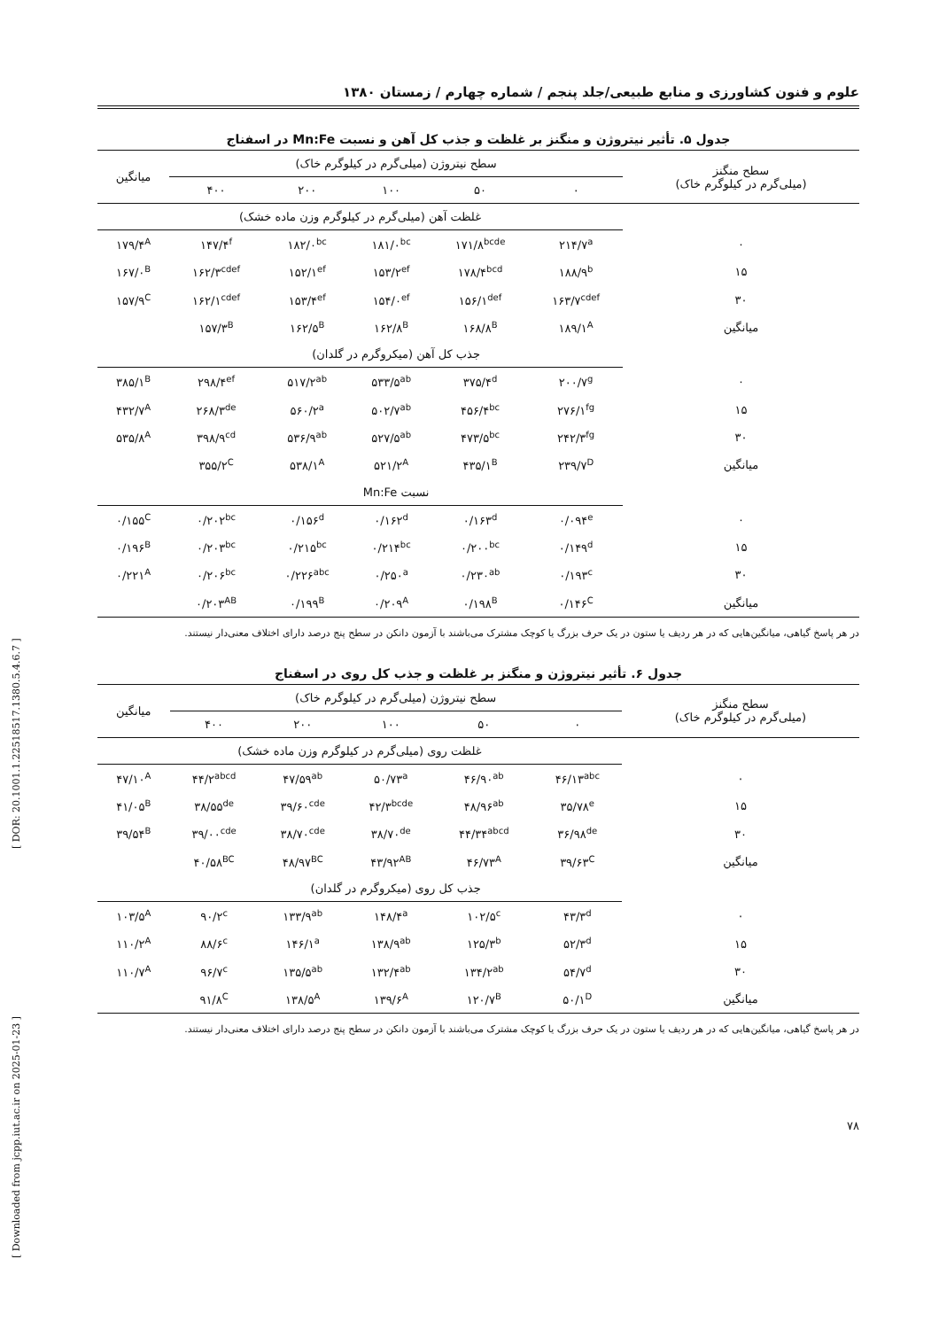علوم و فنون کشاورزی و منابع طبیعی/جلد پنجم / شماره چهارم / زمستان ۱۳۸۰
جدول ۵. تأثیر نیتروژن و منگنز بر غلظت و جذب کل آهن و نسبت Mn:Fe در اسفناج
| سطح منگنز (میلی‌گرم در کیلوگرم خاک) | سطح نیتروژن (میلی‌گرم در کیلوگرم خاک) | | | | | میانگین |
| --- | --- | --- | --- | --- | --- | --- |
| | ۰ | ۵۰ | ۱۰۰ | ۲۰۰ | ۴۰۰ | |
| | غلظت آهن (میلی‌گرم در کیلوگرم وزن ماده خشک) | | | | | |
| ۰ | ۲۱۴/۷<sup>a</sup> | ۱۷۱/۸<sup>bcde</sup> | ۱۸۱/۰<sup>bc</sup> | ۱۸۲/۰<sup>bc</sup> | ۱۴۷/۴<sup>f</sup> | ۱۷۹/۴<sup>A</sup> |
| ۱۵ | ۱۸۸/۹<sup>b</sup> | ۱۷۸/۴<sup>bcd</sup> | ۱۵۳/۲<sup>ef</sup> | ۱۵۲/۱<sup>ef</sup> | ۱۶۲/۳<sup>cdef</sup> | ۱۶۷/۰<sup>B</sup> |
| ۳۰ | ۱۶۳/۷<sup>cdef</sup> | ۱۵۶/۱<sup>def</sup> | ۱۵۴/۰<sup>ef</sup> | ۱۵۳/۴<sup>ef</sup> | ۱۶۲/۱<sup>cdef</sup> | ۱۵۷/۹<sup>C</sup> |
| میانگین | ۱۸۹/۱<sup>A</sup> | ۱۶۸/۸<sup>B</sup> | ۱۶۲/۸<sup>B</sup> | ۱۶۲/۵<sup>B</sup> | ۱۵۷/۳<sup>B</sup> | |
| | جذب کل آهن (میکروگرم در گلدان) | | | | | |
| ۰ | ۲۰۰/۷<sup>g</sup> | ۳۷۵/۴<sup>d</sup> | ۵۳۳/۵<sup>ab</sup> | ۵۱۷/۲<sup>ab</sup> | ۲۹۸/۴<sup>ef</sup> | ۳۸۵/۱<sup>B</sup> |
| ۱۵ | ۲۷۶/۱<sup>fg</sup> | ۴۵۶/۴<sup>bc</sup> | ۵۰۲/۷<sup>ab</sup> | ۵۶۰/۲<sup>a</sup> | ۲۶۸/۳<sup>de</sup> | ۴۳۲/۷<sup>A</sup> |
| ۳۰ | ۲۴۲/۳<sup>fg</sup> | ۴۷۳/۵<sup>bc</sup> | ۵۲۷/۵<sup>ab</sup> | ۵۳۶/۹<sup>ab</sup> | ۳۹۸/۹<sup>cd</sup> | ۵۳۵/۸<sup>A</sup> |
| میانگین | ۲۳۹/۷<sup>D</sup> | ۴۳۵/۱<sup>B</sup> | ۵۲۱/۲<sup>A</sup> | ۵۳۸/۱<sup>A</sup> | ۳۵۵/۲<sup>C</sup> | |
| | نسبت Mn:Fe | | | | | |
| ۰ | ۰/۰۹۴<sup>e</sup> | ۰/۱۶۳<sup>d</sup> | ۰/۱۶۲<sup>d</sup> | ۰/۱۵۶<sup>d</sup> | ۰/۲۰۲<sup>bc</sup> | ۰/۱۵۵<sup>C</sup> |
| ۱۵ | ۰/۱۴۹<sup>d</sup> | ۰/۲۰۰<sup>bc</sup> | ۰/۲۱۴<sup>bc</sup> | ۰/۲۱۵<sup>bc</sup> | ۰/۲۰۳<sup>bc</sup> | ۰/۱۹۶<sup>B</sup> |
| ۳۰ | ۰/۱۹۳<sup>c</sup> | ۰/۲۳۰<sup>ab</sup> | ۰/۲۵۰<sup>a</sup> | ۰/۲۲۶<sup>abc</sup> | ۰/۲۰۶<sup>bc</sup> | ۰/۲۲۱<sup>A</sup> |
| میانگین | ۰/۱۴۶<sup>C</sup> | ۰/۱۹۸<sup>B</sup> | ۰/۲۰۹<sup>A</sup> | ۰/۱۹۹<sup>B</sup> | ۰/۲۰۳<sup>AB</sup> | |
در هر پاسخ گیاهی، میانگین‌هایی که در هر ردیف یا ستون در یک حرف بزرگ یا کوچک مشترک می‌باشند با آزمون دانکن در سطح پنج درصد دارای اختلاف معنی‌دار نیستند.
جدول ۶. تأثیر نیتروژن و منگنز بر غلظت و جذب کل روی در اسفناج
| سطح منگنز (میلی‌گرم در کیلوگرم خاک) | سطح نیتروژن (میلی‌گرم در کیلوگرم خاک) | | | | | میانگین |
| --- | --- | --- | --- | --- | --- | --- |
| | ۰ | ۵۰ | ۱۰۰ | ۲۰۰ | ۴۰۰ | |
| | غلظت روی (میلی‌گرم در کیلوگرم وزن ماده خشک) | | | | | |
| ۰ | ۴۶/۱۳<sup>abc</sup> | ۴۶/۹۰<sup>ab</sup> | ۵۰/۷۳<sup>a</sup> | ۴۷/۵۹<sup>ab</sup> | ۴۴/۲<sup>abcd</sup> | ۴۷/۱۰<sup>A</sup> |
| ۱۵ | ۳۵/۷۸<sup>e</sup> | ۴۸/۹۶<sup>ab</sup> | ۴۲/۳<sup>bcde</sup> | ۳۹/۶۰<sup>cde</sup> | ۳۸/۵۵<sup>de</sup> | ۴۱/۰۵<sup>B</sup> |
| ۳۰ | ۳۶/۹۸<sup>de</sup> | ۴۴/۳۴<sup>abcd</sup> | ۳۸/۷۰<sup>de</sup> | ۳۸/۷۰<sup>cde</sup> | ۳۹/۰۰<sup>cde</sup> | ۳۹/۵۴<sup>B</sup> |
| میانگین | ۳۹/۶۳<sup>C</sup> | ۴۶/۷۳<sup>A</sup> | ۴۳/۹۲<sup>AB</sup> | ۴۸/۹۷<sup>BC</sup> | ۴۰/۵۸<sup>BC</sup> | |
| | جذب کل روی (میکروگرم در گلدان) | | | | | |
| ۰ | ۴۳/۳<sup>d</sup> | ۱۰۲/۵<sup>c</sup> | ۱۴۸/۴<sup>a</sup> | ۱۳۳/۹<sup>ab</sup> | ۹۰/۲<sup>c</sup> | ۱۰۳/۵<sup>A</sup> |
| ۱۵ | ۵۲/۳<sup>d</sup> | ۱۲۵/۳<sup>b</sup> | ۱۳۸/۹<sup>ab</sup> | ۱۴۶/۱<sup>a</sup> | ۸۸/۶<sup>c</sup> | ۱۱۰/۲<sup>A</sup> |
| ۳۰ | ۵۴/۷<sup>d</sup> | ۱۳۴/۲<sup>ab</sup> | ۱۳۲/۴<sup>ab</sup> | ۱۳۵/۵<sup>ab</sup> | ۹۶/۷<sup>c</sup> | ۱۱۰/۷<sup>A</sup> |
| میانگین | ۵۰/۱<sup>D</sup> | ۱۲۰/۷<sup>B</sup> | ۱۳۹/۶<sup>A</sup> | ۱۳۸/۵<sup>A</sup> | ۹۱/۸<sup>C</sup> | |
در هر پاسخ گیاهی، میانگین‌هایی که در هر ردیف یا ستون در یک حرف بزرگ یا کوچک مشترک می‌باشند با آزمون دانکن در سطح پنج درصد دارای اختلاف معنی‌دار نیستند.
۷۸
[ Downloaded from jcpp.iut.ac.ir on 2025-01-23 ] [ DOR: 20.1001.1.22518517.1380.5.4.6.7 ]